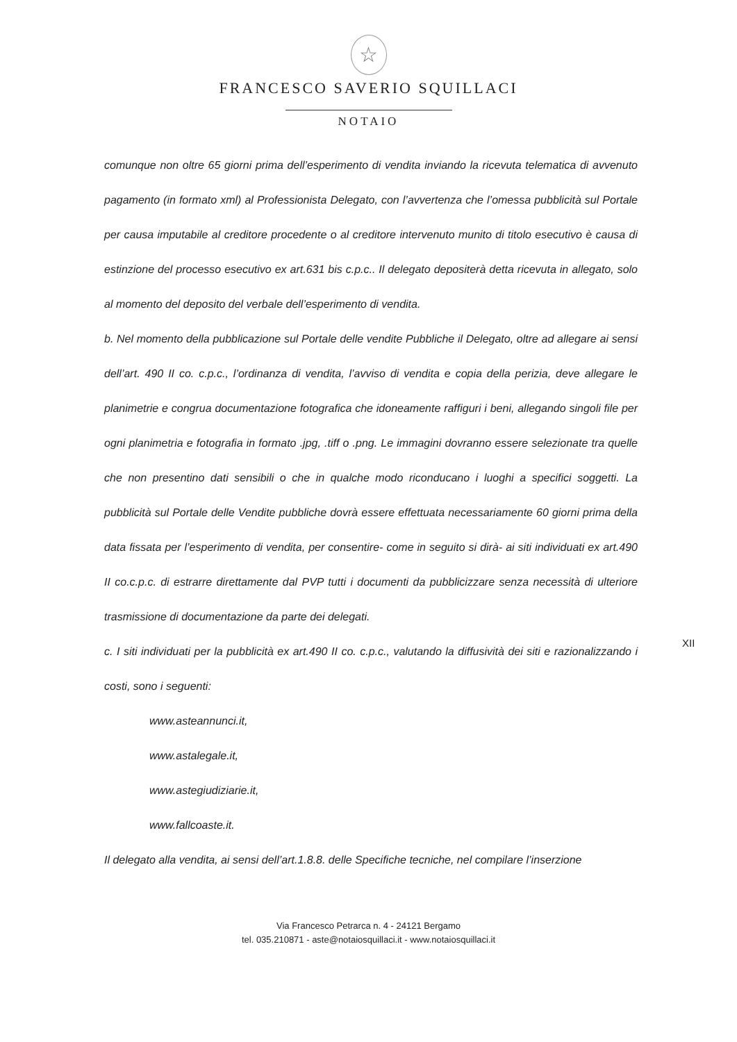☆
FRANCESCO SAVERIO SQUILLACI
NOTAIO
comunque non oltre 65 giorni prima dell’esperimento di vendita inviando la ricevuta telematica di avvenuto pagamento (in formato xml) al Professionista Delegato, con l’avvertenza che l’omessa pubblicità sul Portale per causa imputabile al creditore procedente o al creditore intervenuto munito di titolo esecutivo è causa di estinzione del processo esecutivo ex art.631 bis c.p.c.. Il delegato depositerà detta ricevuta in allegato, solo al momento del deposito del verbale dell’esperimento di vendita.
b. Nel momento della pubblicazione sul Portale delle vendite Pubbliche il Delegato, oltre ad allegare ai sensi dell’art. 490 II co. c.p.c., l’ordinanza di vendita, l’avviso di vendita e copia della perizia, deve allegare le planimetrie e congrua documentazione fotografica che idoneamente raffiguri i beni, allegando singoli file per ogni planimetria e fotografia in formato .jpg, .tiff o .png. Le immagini dovranno essere selezionate tra quelle che non presentino dati sensibili o che in qualche modo riconducano i luoghi a specifici soggetti. La pubblicità sul Portale delle Vendite pubbliche dovrà essere effettuata necessariamente 60 giorni prima della data fissata per l’esperimento di vendita, per consentire- come in seguito si dirà- ai siti individuati ex art.490 II co.c.p.c. di estrarre direttamente dal PVP tutti i documenti da pubblicizzare senza necessità di ulteriore trasmissione di documentazione da parte dei delegati.
c. I siti individuati per la pubblicità ex art.490 II co. c.p.c., valutando la diffusività dei siti e razionalizzando i costi, sono i seguenti:
www.asteannunci.it,
www.astalegale.it,
www.astegiudiziarie.it,
www.fallcoaste.it.
Il delegato alla vendita, ai sensi dell’art.1.8.8. delle Specifiche tecniche, nel compilare l’inserzione
XII
Via Francesco Petrarca n. 4 - 24121 Bergamo
tel. 035.210871 - aste@notaiosquillaci.it - www.notaiosquillaci.it